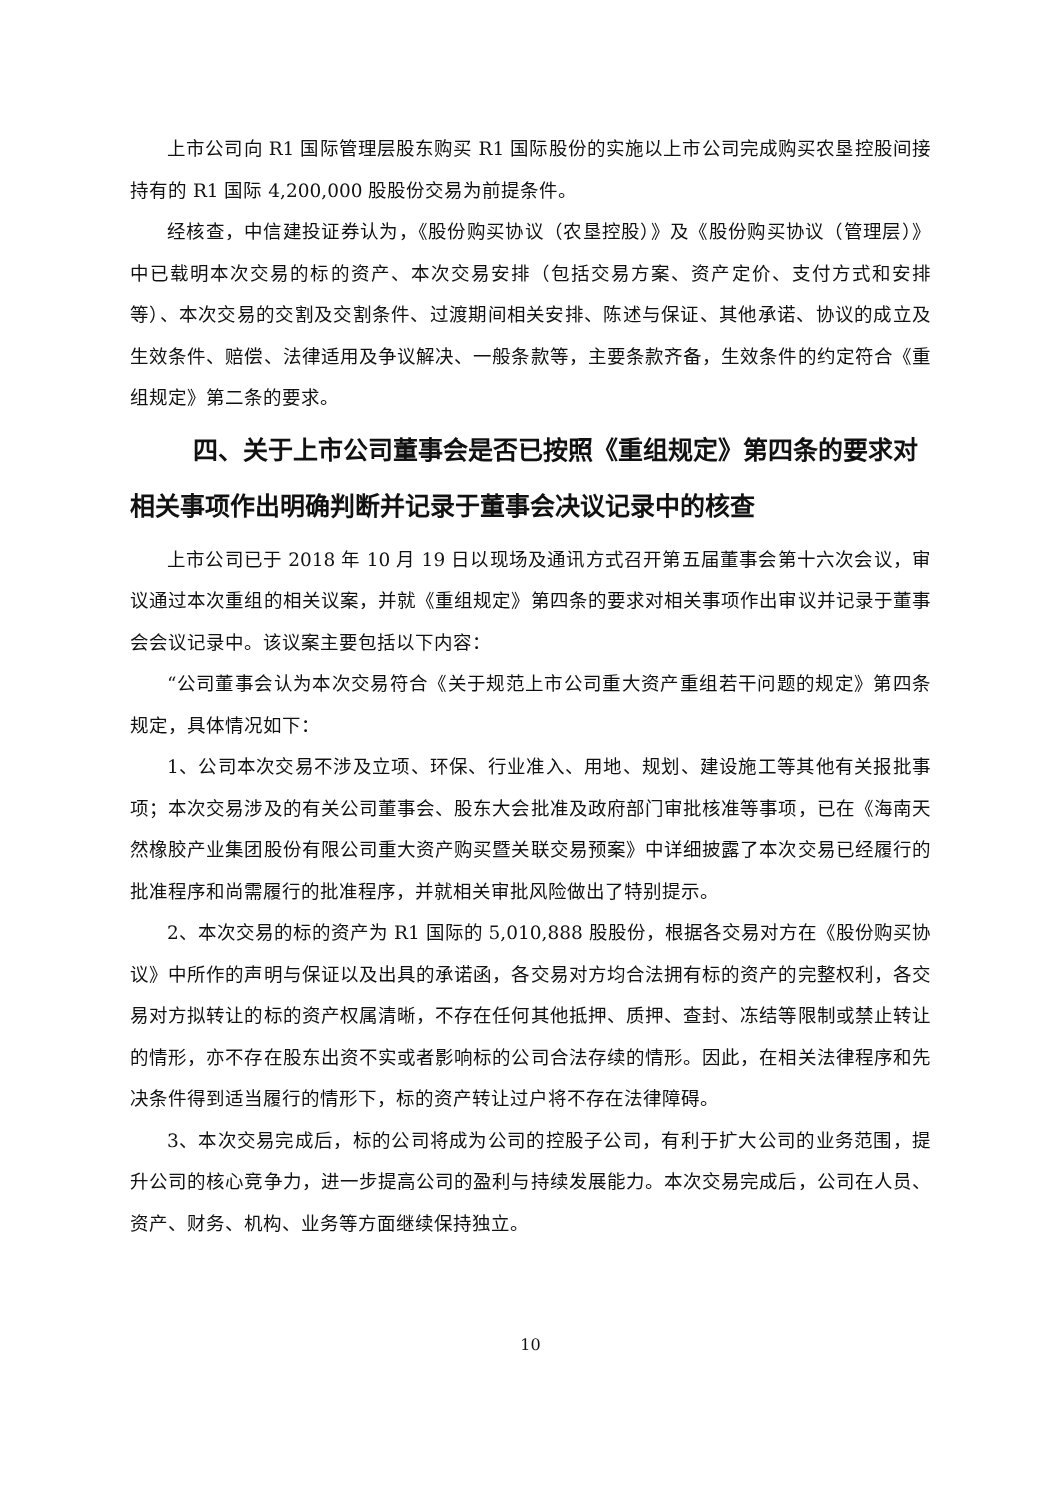上市公司向 R1 国际管理层股东购买 R1 国际股份的实施以上市公司完成购买农垦控股间接持有的 R1 国际 4,200,000 股股份交易为前提条件。
经核查，中信建投证券认为，《股份购买协议（农垦控股）》及《股份购买协议（管理层）》中已载明本次交易的标的资产、本次交易安排（包括交易方案、资产定价、支付方式和安排等）、本次交易的交割及交割条件、过渡期间相关安排、陈述与保证、其他承诺、协议的成立及生效条件、赔偿、法律适用及争议解决、一般条款等，主要条款齐备，生效条件的约定符合《重组规定》第二条的要求。
四、关于上市公司董事会是否已按照《重组规定》第四条的要求对相关事项作出明确判断并记录于董事会决议记录中的核查
上市公司已于 2018 年 10 月 19 日以现场及通讯方式召开第五届董事会第十六次会议，审议通过本次重组的相关议案，并就《重组规定》第四条的要求对相关事项作出审议并记录于董事会会议记录中。该议案主要包括以下内容：
“公司董事会认为本次交易符合《关于规范上市公司重大资产重组若干问题的规定》第四条规定，具体情况如下：
1、公司本次交易不涉及立项、环保、行业准入、用地、规划、建设施工等其他有关报批事项；本次交易涉及的有关公司董事会、股东大会批准及政府部门审批核准等事项，已在《海南天然橡胶产业集团股份有限公司重大资产购买暨关联交易预案》中详细披露了本次交易已经履行的批准程序和尚需履行的批准程序，并就相关审批风险做出了特别提示。
2、本次交易的标的资产为 R1 国际的 5,010,888 股股份，根据各交易对方在《股份购买协议》中所作的声明与保证以及出具的承诺函，各交易对方均合法拥有标的资产的完整权利，各交易对方拟转让的标的资产权属清晰，不存在任何其他抵押、质押、查封、冻结等限制或禁止转让的情形，亦不存在股东出资不实或者影响标的公司合法存续的情形。因此，在相关法律程序和先决条件得到适当履行的情形下，标的资产转让过户将不存在法律障碍。
3、本次交易完成后，标的公司将成为公司的控股子公司，有利于扩大公司的业务范围，提升公司的核心竞争力，进一步提高公司的盈利与持续发展能力。本次交易完成后，公司在人员、资产、财务、机构、业务等方面继续保持独立。
10